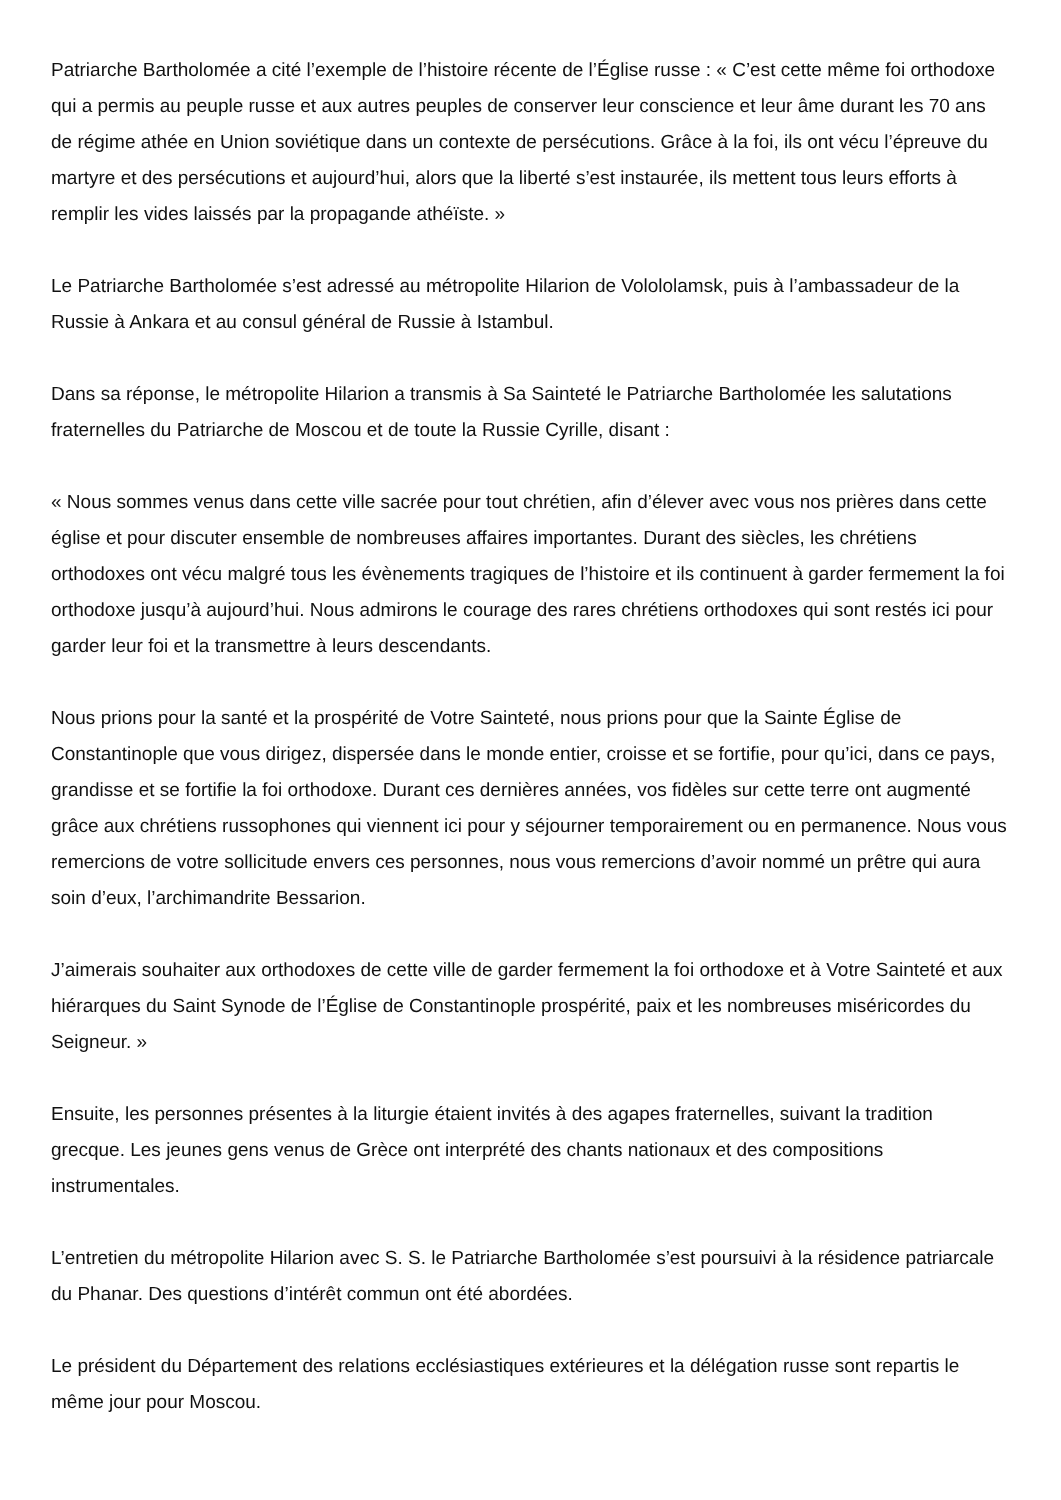Patriarche Bartholomée a cité l’exemple de l’histoire récente de l’Église russe : « C’est cette même foi orthodoxe qui a permis au peuple russe et aux autres peuples de conserver leur conscience et leur âme durant les 70 ans de régime athée en Union soviétique dans un contexte de persécutions. Grâce à la foi, ils ont vécu l’épreuve du martyre et des persécutions et aujourd’hui, alors que la liberté s’est instaurée, ils mettent tous leurs efforts à remplir les vides laissés par la propagande athéïste. »
Le Patriarche Bartholomée s’est adressé au métropolite Hilarion de Volololamsk, puis à l’ambassadeur de la Russie à Ankara et au consul général de Russie à Istambul.
Dans sa réponse, le métropolite Hilarion a transmis à Sa Sainteté le Patriarche Bartholomée les salutations fraternelles du Patriarche de Moscou et de toute la Russie Cyrille, disant :
« Nous sommes venus dans cette ville sacrée pour tout chrétien, afin d’élever avec vous nos prières dans cette église et pour discuter ensemble de nombreuses affaires importantes. Durant des siècles, les chrétiens orthodoxes ont vécu malgré tous les évènements tragiques de l’histoire et ils continuent à garder fermement la foi orthodoxe jusqu’à aujourd’hui. Nous admirons le courage des rares chrétiens orthodoxes qui sont restés ici pour garder leur foi et la transmettre à leurs descendants.
Nous prions pour la santé et la prospérité de Votre Sainteté, nous prions pour que la Sainte Église de Constantinople que vous dirigez, dispersée dans le monde entier, croisse et se fortifie, pour qu’ici, dans ce pays, grandisse et se fortifie la foi orthodoxe. Durant ces dernières années, vos fidèles sur cette terre ont augmenté grâce aux chrétiens russophones qui viennent ici pour y séjourner temporairement ou en permanence. Nous vous remercions de votre sollicitude envers ces personnes, nous vous remercions d’avoir nommé un prêtre qui aura soin d’eux, l’archimandrite Bessarion.
J’aimerais souhaiter aux orthodoxes de cette ville de garder fermement la foi orthodoxe et à Votre Sainteté et aux hiérarques du Saint Synode de l’Église de Constantinople prospérité, paix et les nombreuses miséricordes du Seigneur. »
Ensuite, les personnes présentes à la liturgie étaient invités à des agapes fraternelles, suivant la tradition grecque. Les jeunes gens venus de Grèce ont interprété des chants nationaux et des compositions instrumentales.
L’entretien du métropolite Hilarion avec S. S. le Patriarche Bartholomée s’est poursuivi à la résidence patriarcale du Phanar. Des questions d’intérêt commun ont été abordées.
Le président du Département des relations ecclésiastiques extérieures et la délégation russe sont repartis le même jour pour Moscou.